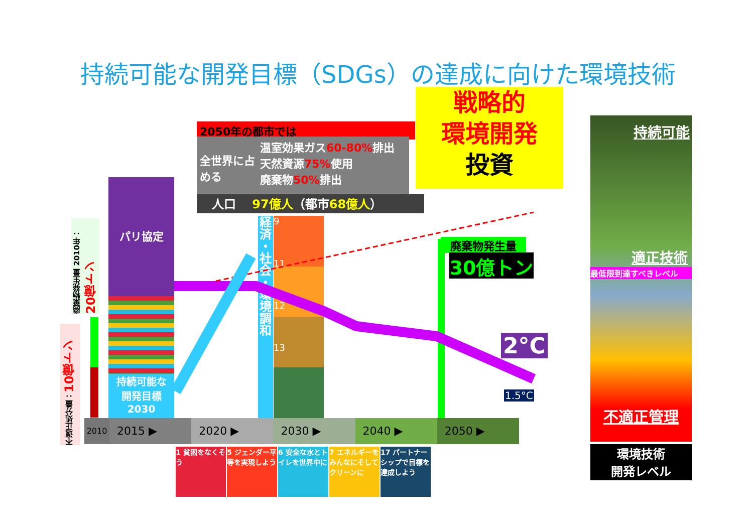持続可能な開発目標（SDGs）の達成に向けた環境技術
2050年の都市では
全世界に占める
温室効果ガス60-80% 排出
天然資源75% 使用
廃棄物50% 排出
人口　 97億人（都市68億人）
戦略的
環境開発
投資
パリ協定
持続可能な
開発目標
2030
経済・社会・環境調和
9
11
12
13
廃棄物発生量
30億トン
2°C
1.5°C
2010
2015 ▶ 2020 ▶ 2030 ▶ 2040 ▶ 2050 ▶
1 貧困をなくそう
5 ジェンダー平等を実現しよう
6 安全な水とトイレを世界中に
7 エネルギーをみんなにそしてクリーンに
17 パートナーシップで目標を達成しよう
廃棄物発生量 2010年：20億トン
不適正処分量：10億トン
持続可能
適正技術
最低限到達すべきレベル
不適正管理
環境技術
開発レベル